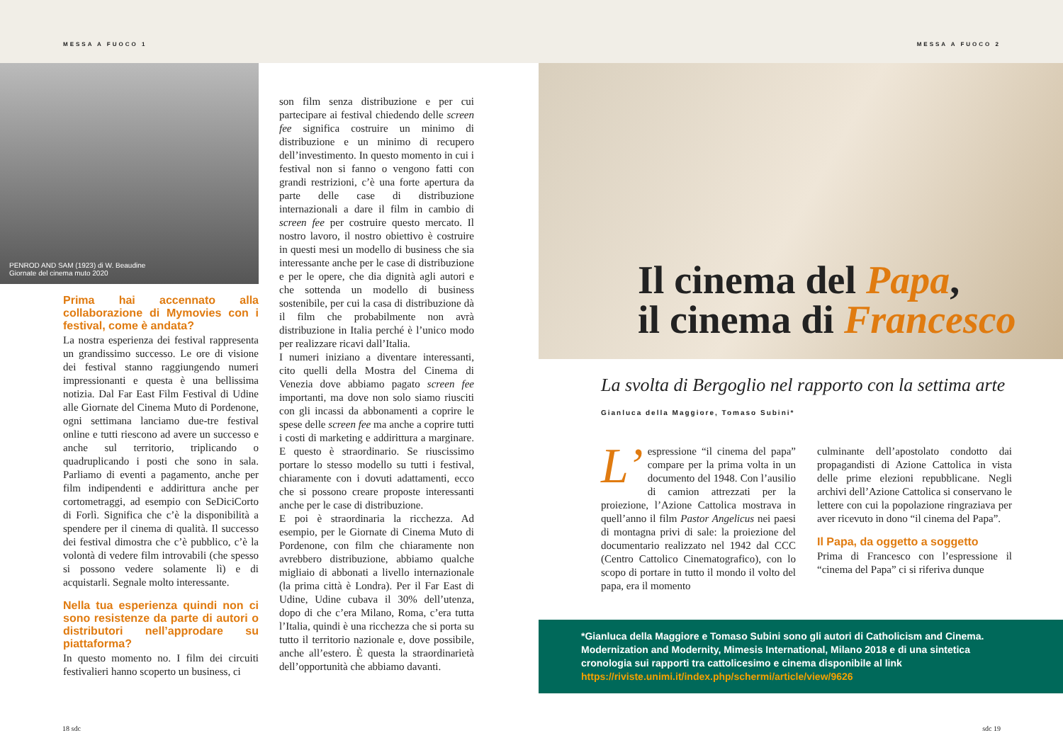MESSA A FUOCO 1 MESSA A FUOCO 2
PENROD AND SAM (1923) di W. Beaudine
Giornate del cinema muto 2020
Prima hai accennato alla collaborazione di Mymovies con i festival, come è andata?
La nostra esperienza dei festival rappresenta un grandissimo successo. Le ore di visione dei festival stanno raggiungendo numeri impressionanti e questa è una bellissima notizia. Dal Far East Film Festival di Udine alle Giornate del Cinema Muto di Pordenone, ogni settimana lanciamo due-tre festival online e tutti riescono ad avere un successo e anche sul territorio, triplicando o quadruplicando i posti che sono in sala. Parliamo di eventi a pagamento, anche per film indipendenti e addirittura anche per cortometraggi, ad esempio con SeDiciCorto di Forlì. Significa che c’è la disponibilità a spendere per il cinema di qualità. Il successo dei festival dimostra che c’è pubblico, c’è la volontà di vedere film introvabili (che spesso si possono vedere solamente lì) e di acquistarli. Segnale molto interessante.
Nella tua esperienza quindi non ci sono resistenze da parte di autori o distributori nell’approdare su piattaforma?
In questo momento no. I film dei circuiti festivalieri hanno scoperto un business, ci
son film senza distribuzione e per cui partecipare ai festival chiedendo delle screen fee significa costruire un minimo di distribuzione e un minimo di recupero dell’investimento. In questo momento in cui i festival non si fanno o vengono fatti con grandi restrizioni, c’è una forte apertura da parte delle case di distribuzione internazionali a dare il film in cambio di screen fee per costruire questo mercato. Il nostro lavoro, il nostro obiettivo è costruire in questi mesi un modello di business che sia interessante anche per le case di distribuzione e per le opere, che dia dignità agli autori e che sottenda un modello di business sostenibile, per cui la casa di distribuzione dà il film che probabilmente non avrà distribuzione in Italia perché è l’unico modo per realizzare ricavi dall’Italia.
I numeri iniziano a diventare interessanti, cito quelli della Mostra del Cinema di Venezia dove abbiamo pagato screen fee importanti, ma dove non solo siamo riusciti con gli incassi da abbonamenti a coprire le spese delle screen fee ma anche a coprire tutti i costi di marketing e addirittura a marginare. E questo è straordinario. Se riuscissimo portare lo stesso modello su tutti i festival, chiaramente con i dovuti adattamenti, ecco che si possono creare proposte interessanti anche per le case di distribuzione.
E poi è straordinaria la ricchezza. Ad esempio, per le Giornate di Cinema Muto di Pordenone, con film che chiaramente non avrebbero distribuzione, abbiamo qualche migliaio di abbonati a livello internazionale (la prima città è Londra). Per il Far East di Udine, Udine cubava il 30% dell’utenza, dopo di che c’era Milano, Roma, c’era tutta l’Italia, quindi è una ricchezza che si porta su tutto il territorio nazionale e, dove possibile, anche all’estero. È questa la straordinarietà dell’opportunità che abbiamo davanti.
Il cinema del Papa,
il cinema di Francesco
La svolta di Bergoglio nel rapporto con la settima arte
Gianluca della Maggiore, Tomaso Subini*
L’ espressione “il cinema del papa” compare per la prima volta in un documento del 1948. Con l’ausilio di camion attrezzati per la proiezione, l’Azione Cattolica mostrava in quell’anno il film Pastor Angelicus nei paesi di montagna privi di sale: la proiezione del documentario realizzato nel 1942 dal CCC (Centro Cattolico Cinematografico), con lo scopo di portare in tutto il mondo il volto del papa, era il momento
culminante dell’apostolato condotto dai propagandisti di Azione Cattolica in vista delle prime elezioni repubblicane. Negli archivi dell’Azione Cattolica si conservano le lettere con cui la popolazione ringraziava per aver ricevuto in dono “il cinema del Papa”.
Il Papa, da oggetto a soggetto
Prima di Francesco con l’espressione il “cinema del Papa” ci si riferiva dunque
*Gianluca della Maggiore e Tomaso Subini sono gli autori di Catholicism and Cinema. Modernization and Modernity, Mimesis International, Milano 2018 e di una sintetica cronologia sui rapporti tra cattolicesimo e cinema disponibile al link https://riviste.unimi.it/index.php/schermi/article/view/9626
18 sdc sdc 19